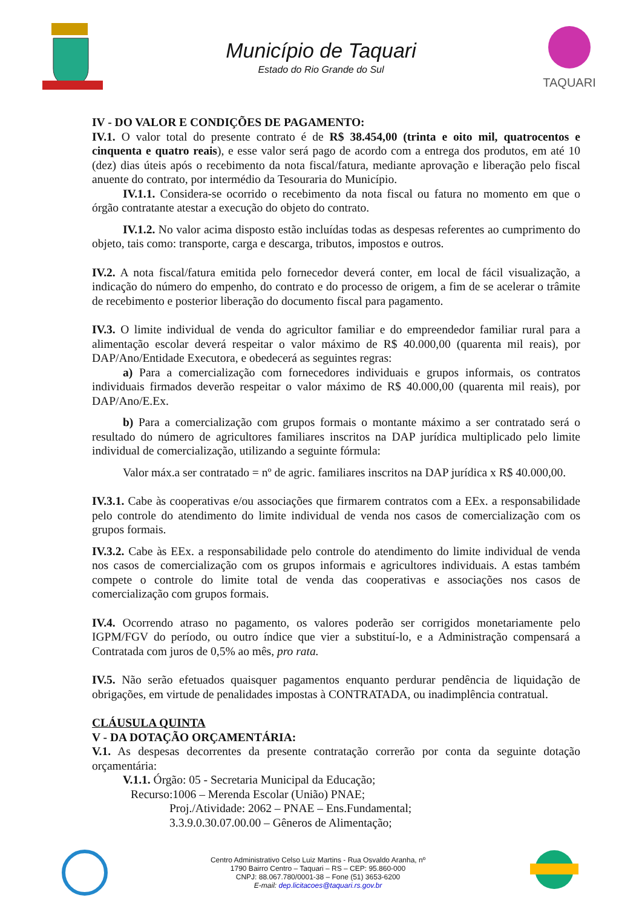Município de Taquari
Estado do Rio Grande do Sul
TAQUARI
IV - DO VALOR E CONDIÇÕES DE PAGAMENTO:
IV.1. O valor total do presente contrato é de R$ 38.454,00 (trinta e oito mil, quatrocentos e cinquenta e quatro reais), e esse valor será pago de acordo com a entrega dos produtos, em até 10 (dez) dias úteis após o recebimento da nota fiscal/fatura, mediante aprovação e liberação pelo fiscal anuente do contrato, por intermédio da Tesouraria do Município.
IV.1.1. Considera-se ocorrido o recebimento da nota fiscal ou fatura no momento em que o órgão contratante atestar a execução do objeto do contrato.
IV.1.2. No valor acima disposto estão incluídas todas as despesas referentes ao cumprimento do objeto, tais como: transporte, carga e descarga, tributos, impostos e outros.
IV.2. A nota fiscal/fatura emitida pelo fornecedor deverá conter, em local de fácil visualização, a indicação do número do empenho, do contrato e do processo de origem, a fim de se acelerar o trâmite de recebimento e posterior liberação do documento fiscal para pagamento.
IV.3. O limite individual de venda do agricultor familiar e do empreendedor familiar rural para a alimentação escolar deverá respeitar o valor máximo de R$ 40.000,00 (quarenta mil reais), por DAP/Ano/Entidade Executora, e obedecerá as seguintes regras:
a) Para a comercialização com fornecedores individuais e grupos informais, os contratos individuais firmados deverão respeitar o valor máximo de R$ 40.000,00 (quarenta mil reais), por DAP/Ano/E.Ex.
b) Para a comercialização com grupos formais o montante máximo a ser contratado será o resultado do número de agricultores familiares inscritos na DAP jurídica multiplicado pelo limite individual de comercialização, utilizando a seguinte fórmula:
Valor máx.a ser contratado = nº de agric. familiares inscritos na DAP jurídica x R$ 40.000,00.
IV.3.1. Cabe às cooperativas e/ou associações que firmarem contratos com a EEx. a responsabilidade pelo controle do atendimento do limite individual de venda nos casos de comercialização com os grupos formais.
IV.3.2. Cabe às EEx. a responsabilidade pelo controle do atendimento do limite individual de venda nos casos de comercialização com os grupos informais e agricultores individuais. A estas também compete o controle do limite total de venda das cooperativas e associações nos casos de comercialização com grupos formais.
IV.4. Ocorrendo atraso no pagamento, os valores poderão ser corrigidos monetariamente pelo IGPM/FGV do período, ou outro índice que vier a substituí-lo, e a Administração compensará a Contratada com juros de 0,5% ao mês, pro rata.
IV.5. Não serão efetuados quaisquer pagamentos enquanto perdurar pendência de liquidação de obrigações, em virtude de penalidades impostas à CONTRATADA, ou inadimplência contratual.
CLÁUSULA QUINTA
V - DA DOTAÇÃO ORÇAMENTÁRIA:
V.1. As despesas decorrentes da presente contratação correrão por conta da seguinte dotação orçamentária:
V.1.1. Órgão: 05 - Secretaria Municipal da Educação;
Recurso:1006 – Merenda Escolar (União) PNAE;
Proj./Atividade: 2062 – PNAE – Ens.Fundamental;
3.3.9.0.30.07.00.00 – Gêneros de Alimentação;
Centro Administrativo Celso Luiz Martins - Rua Osvaldo Aranha, nº
1790 Bairro Centro – Taquari – RS – CEP: 95.860-000
CNPJ: 88.067.780/0001-38 – Fone (51) 3653-6200
E-mail: dep.licitacoes@taquari.rs.gov.br